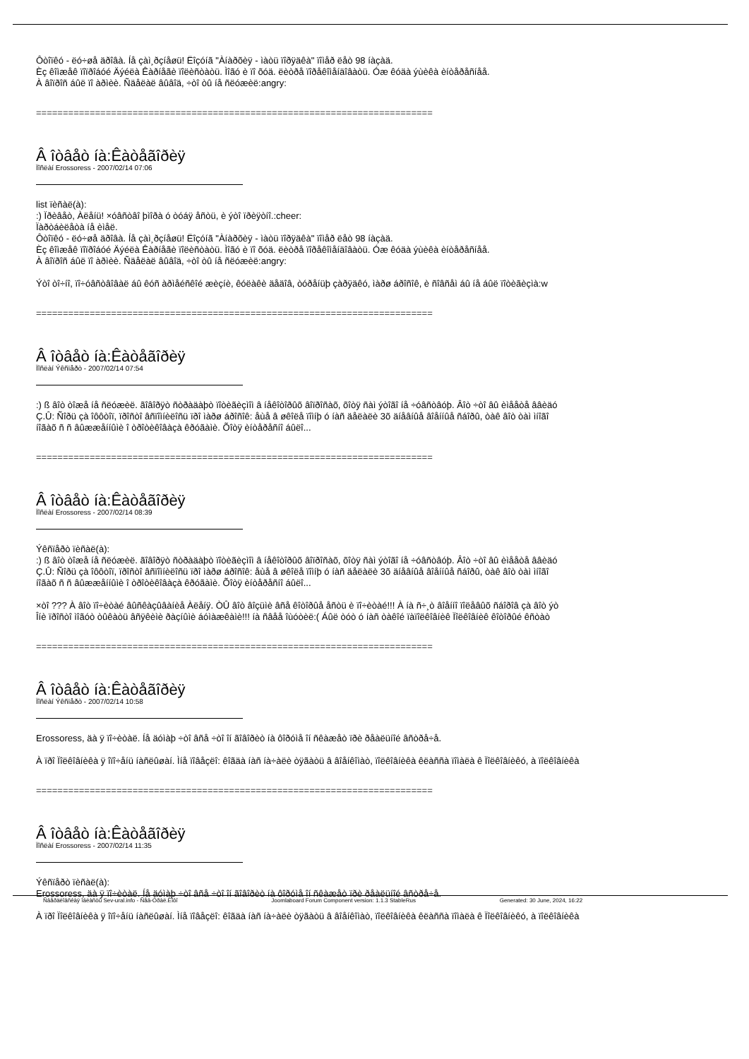Ôòîïêó - ëó÷øå äðîâà. Íå çàì¸ðçíåøü! Ëîçóíã "Àíàðõèÿ - ìàòü ïîðÿäêà" ïîìåð ëåò 98 íàçàä.
Èç êîìæåê ïîïðîáóé Äýéëà Êàðíåãè ïîëèñòàòü. Ìîãó è ïî õóä. ëèòðå ïîðåêîìåíäîâàòü. Óæ êóäà ýùèêà èíòåðåñíåå.
À âîïðîñ áûë ïî àðìèè. Ñäåëàë âûâîä, ÷òî òû íå ñëóæèë:angry:
==========================================================================
Â îòâåò íà:Êàòåãîðèÿ
Ïîñëàí Erossoress - 2007/02/14 07:06
list ïèñàë(à):
:) Ïðèâåò, Àëåíü! ×óâñòâî þìîðà ó òóáÿ åñòü, è ýòî ïðèÿòíî.:cheer:
Ïàðòáèëåòà íå èìåë.
Ôòîïêó - ëó÷øå äðîâà. Íå çàì¸ðçíåøü! Ëîçóíã "Àíàðõèÿ - ìàòü ïîðÿäêà" ïîìåð ëåò 98 íàçàä.
Èç êîìæåê ïîïðîáóé Äýéëà Êàðíåãè ïîëèñòàòü. Ìîãó è ïî õóä. ëèòðå ïîðåêîìåíäîâàòü. Óæ êóäà ýùèêà èíòåðåñíåå.
À âîïðîñ áûë ïî àðìèè. Ñäåëàë âûâîä, ÷òî òû íå ñëóæèë:angry:
Ýòî òî÷íî, ïî÷óâñòâîâàë áû êóñ àðìåéñêîé æèçíè, êóëàêè äåäîâ, òóðåíüþ çàðÿäêó, ìàðø áðîñîê, è ñîâñåì áû íå áûë ïîòèãèçìà:w
==========================================================================
Â îòâåò íà:Êàòåãîðèÿ
Ïîñëàí Ýêñïåðò - 2007/02/14 07:54
:) ß âîò òîæå íå ñëóæèë. ãîâîðÿò ñòðàäàþò ïîòèãèçìîì â íåêîòîðûõ âîïðîñàõ, õîòÿ ñàì ýòîãî íå ÷óâñòâóþ. Âîò ÷òî âû èìååòå ââèäó
Ç.Û: Ñîðü çà îôôòîï, ïðîñòî âñïîìíèëîñü ïðî ìàðø áðîñîê: åùå â øêîëå ïîìíþ ó íàñ äåëàëè 3õ äíåâíûå âîåííûå ñáîðû, òàê âîò òàì ìíîãî
íîãàõ ñ ñ âûææåííûìè î òðîòèêîâàçà êðóãàìè. Õîòÿ èíòåðåñíî áûëî...
==========================================================================
Â îòâåò íà:Êàòåãîðèÿ
Ïîñëàí Erossoress - 2007/02/14 08:39
Ýêñïåðò ïèñàë(à):
:) ß âîò òîæå íå ñëóæèë. ãîâîðÿò ñòðàäàþò ïîòèãèçìîì â íåêîòîðûõ âîïðîñàõ, õîòÿ ñàì ýòîãî íå ÷óâñòâóþ. Âîò ÷òî âû èìååòå ââèäó
Ç.Û: Ñîðü çà îôôòîï, ïðîñòî âñïîìíèëîñü ïðî ìàðø áðîñîê: åùå â øêîëå ïîìíþ ó íàñ äåëàëè 3õ äíåâíûå âîåííûå ñáîðû, òàê âîò òàì ìíîãî
íîãàõ ñ ñ âûææåííûìè î òðîòèêîâàçà êðóãàìè. Õîòÿ èíòåðåñíî áûëî...
×òî ??? À âîò ïî÷èòàé âûñêàçûâàíèå Àëåíÿ. ÒÛ âîò âîçüìè âñå êîòîðûå åñòü è ïî÷èòàé!!! À íà ñ÷¸ò âîåííî ïîëåâûõ ñáîðîâ çà âîò ýò
Îíè ïðîñòî ìîãóò òûêàòü âñÿêèìè ðàçíûìè áóìàæêàìè!!! íà ñâåå îùóòèë:( Áûë òóò ó íàñ òàêîé ïàïîëêîâíèê Ïîëêîâíèê êîòîðûé êñòàò
==========================================================================
Â îòâåò íà:Êàòåãîðèÿ
Ïîñëàí Ýêñïåðò - 2007/02/14 10:58
Erossoress, äà ÿ ïî÷èòàë. Íå äóìàþ ÷òî âñå ÷òî îí ãîâîðèò íà ôîðóìå îí ñêàæåò ïðè ðåàëüíîé âñòðå÷å.
À ïðî Ïîëêîâíèêà ÿ îïî÷åíü íàñëûøàí. Ìíå ïîâåçëî: êîãäà íàñ íà÷àëè òÿãàòü â âîåíêîìàò, ïîëêîâíèêà êëàññà ïîìàëà ê Ïîëêîâíèêó, à ïîëêîâíèêà
==========================================================================
Â îòâåò íà:Êàòåãîðèÿ
Ïîñëàí Erossoress - 2007/02/14 11:35
Ýêñïåðò ïèñàë(à):
Erossoress, äà ÿ ïî÷èòàë. Íå äóìàþ ÷òî âñå ÷òî îí ãîâîðèò íà ôîðóìå îí ñêàæåò ïðè ðåàëüíîé âñòðå÷å.
À ïðî Ïîëêîâíèêà ÿ îïî÷åíü íàñëûøàí. Ìíå ïîâåçëî: êîãäà íàñ íà÷àëè òÿãàòü â âîåíêîìàò, ïîëêîâíèêà êëàññà ïîìàëà ê Ïîëêîâíèêó, à ïîëêîâíèêà
Ñâåðäëîâñêàÿ îáëàñòü Sev-ural.info - Ñåâ-Óðàë.Èíôî Joomlaboard Forum Component version: 1.1.3 StableRus Generated: 30 June, 2024, 16:22